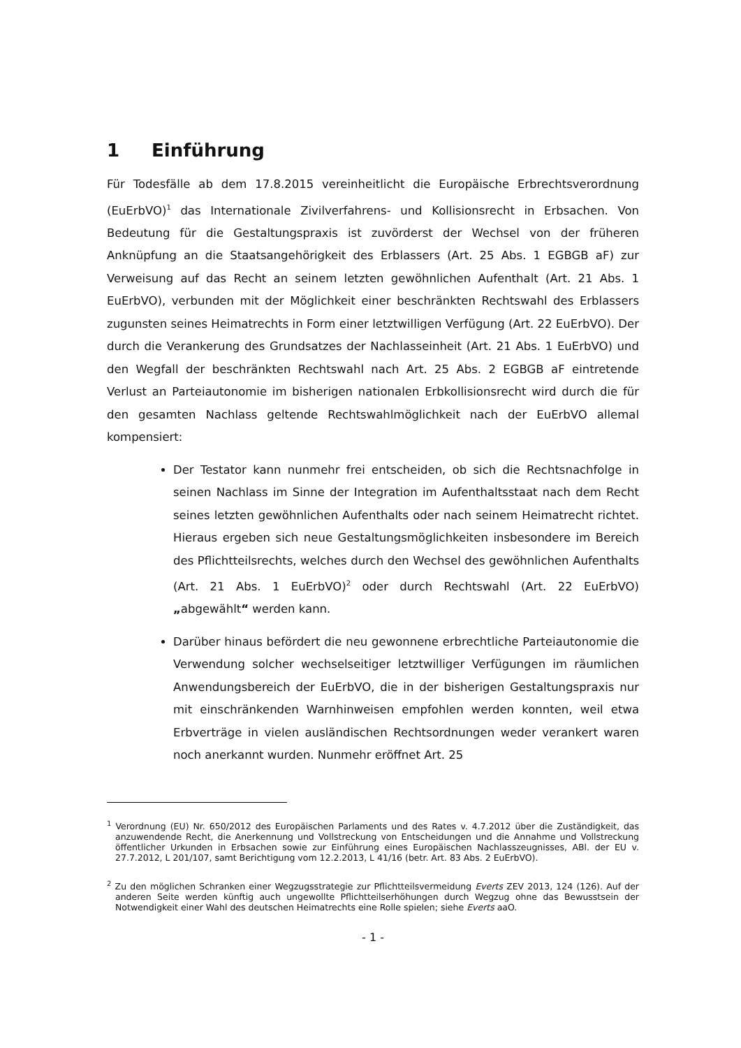1 Einführung
Für Todesfälle ab dem 17.8.2015 vereinheitlicht die Europäische Erbrechtsverordnung (EuErbVO)<sup>1</sup> das Internationale Zivilverfahrens- und Kollisionsrecht in Erbsachen. Von Bedeutung für die Gestaltungspraxis ist zuvörderst der Wechsel von der früheren Anknüpfung an die Staatsangehörigkeit des Erblassers (Art. 25 Abs. 1 EGBGB aF) zur Verweisung auf das Recht an seinem letzten gewöhnlichen Aufenthalt (Art. 21 Abs. 1 EuErbVO), verbunden mit der Möglichkeit einer beschränkten Rechtswahl des Erblassers zugunsten seines Heimatrechts in Form einer letztwilligen Verfügung (Art. 22 EuErbVO). Der durch die Verankerung des Grundsatzes der Nachlasseinheit (Art. 21 Abs. 1 EuErbVO) und den Wegfall der beschränkten Rechtswahl nach Art. 25 Abs. 2 EGBGB aF eintretende Verlust an Parteiautonomie im bisherigen nationalen Erbkollisionsrecht wird durch die für den gesamten Nachlass geltende Rechtswahlmöglichkeit nach der EuErbVO allemal kompensiert:
Der Testator kann nunmehr frei entscheiden, ob sich die Rechtsnachfolge in seinen Nachlass im Sinne der Integration im Aufenthaltsstaat nach dem Recht seines letzten gewöhnlichen Aufenthalts oder nach seinem Heimatrecht richtet. Hieraus ergeben sich neue Gestaltungsmöglichkeiten insbesondere im Bereich des Pflichtteilsrechts, welches durch den Wechsel des gewöhnlichen Aufenthalts (Art. 21 Abs. 1 EuErbVO)<sup>2</sup> oder durch Rechtswahl (Art. 22 EuErbVO) „abgewählt“ werden kann.
Darüber hinaus befördert die neu gewonnene erbrechtliche Parteiautonomie die Verwendung solcher wechselseitiger letztwilliger Verfügungen im räumlichen Anwendungsbereich der EuErbVO, die in der bisherigen Gestaltungspraxis nur mit einschränkenden Warnhinweisen empfohlen werden konnten, weil etwa Erbverträge in vielen ausländischen Rechtsordnungen weder verankert waren noch anerkannt wurden. Nunmehr eröffnet Art. 25
<sup>1</sup> Verordnung (EU) Nr. 650/2012 des Europäischen Parlaments und des Rates v. 4.7.2012 über die Zuständigkeit, das anzuwendende Recht, die Anerkennung und Vollstreckung von Entscheidungen und die Annahme und Vollstreckung öffentlicher Urkunden in Erbsachen sowie zur Einführung eines Europäischen Nachlasszeugnisses, ABl. der EU v. 27.7.2012, L 201/107, samt Berichtigung vom 12.2.2013, L 41/16 (betr. Art. 83 Abs. 2 EuErbVO).
<sup>2</sup> Zu den möglichen Schranken einer Wegzugsstrategie zur Pflichtteilsvermeidung Everts ZEV 2013, 124 (126). Auf der anderen Seite werden künftig auch ungewollte Pflichtteilserhöhungen durch Wegzug ohne das Bewusstsein der Notwendigkeit einer Wahl des deutschen Heimatrechts eine Rolle spielen; siehe Everts aaO.
- 1 -